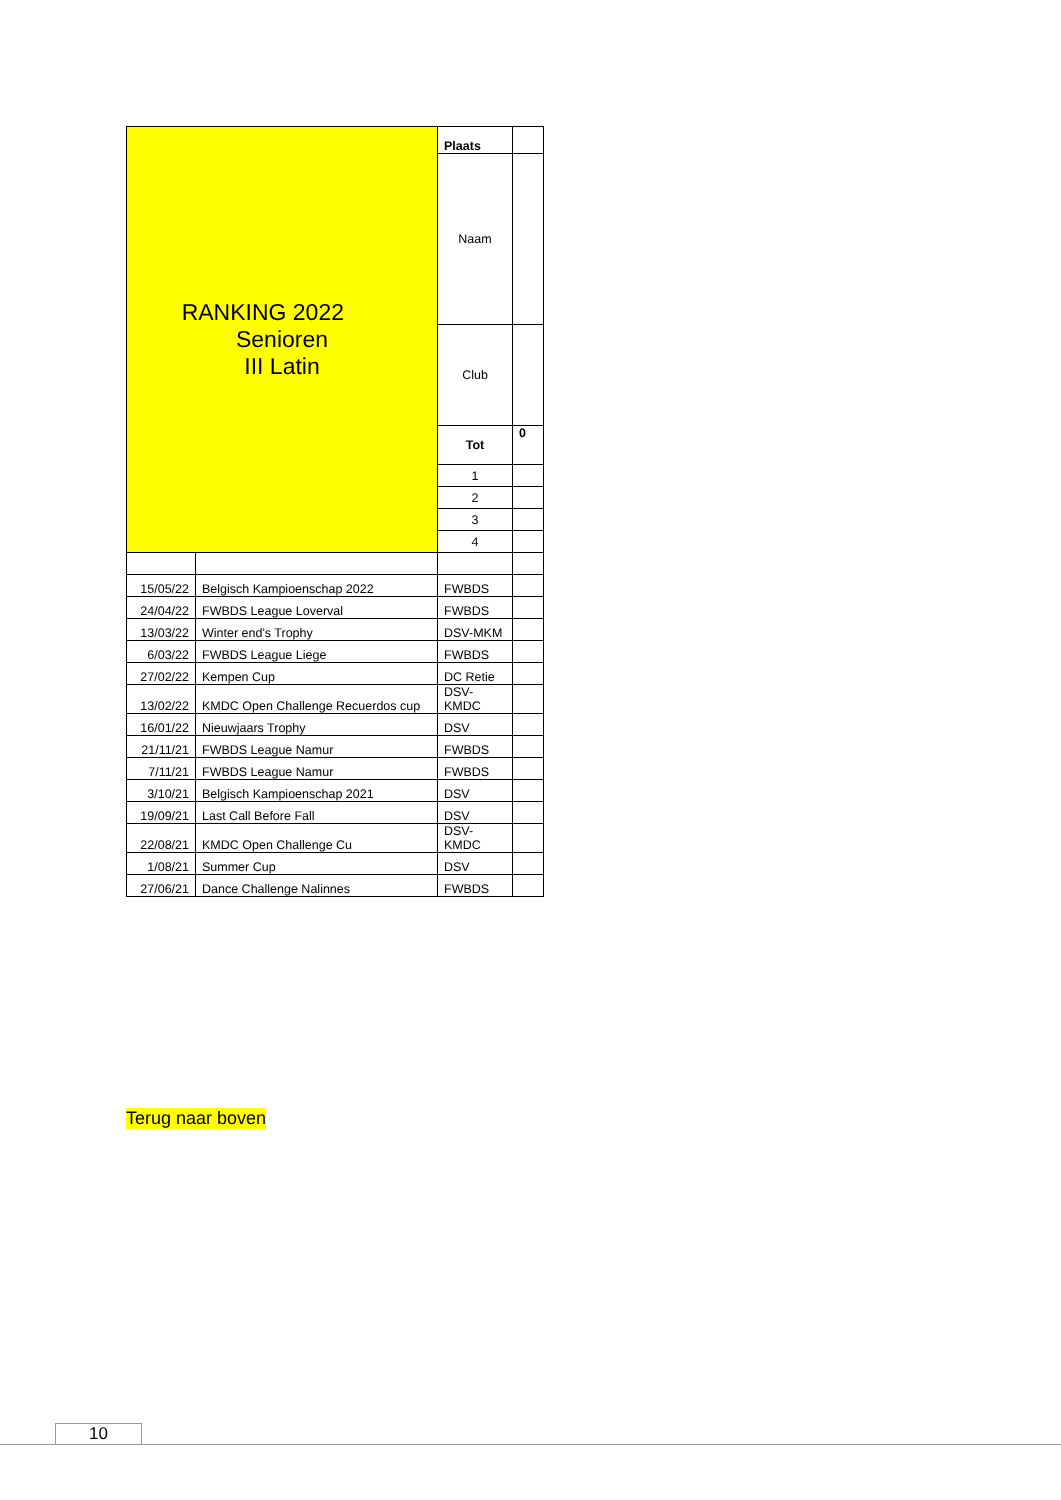| RANKING 2022 Senioren III Latin | | Plaats | |
| | | Naam | |
| | | Club | |
| | | Tot | 0 |
| | | 1 | |
| | | 2 | |
| | | 3 | |
| | | 4 | |
| 15/05/22 | Belgisch Kampioenschap 2022 | FWBDS | |
| 24/04/22 | FWBDS League Loverval | FWBDS | |
| 13/03/22 | Winter end's Trophy | DSV-MKM | |
| 6/03/22 | FWBDS League Liege | FWBDS | |
| 27/02/22 | Kempen Cup | DC Retie | |
| 13/02/22 | KMDC Open Challenge Recuerdos cup | DSV- KMDC | |
| 16/01/22 | Nieuwjaars Trophy | DSV | |
| 21/11/21 | FWBDS League Namur | FWBDS | |
| 7/11/21 | FWBDS League Namur | FWBDS | |
| 3/10/21 | Belgisch Kampioenschap 2021 | DSV | |
| 19/09/21 | Last Call Before Fall | DSV | |
| 22/08/21 | KMDC Open Challenge Cu | DSV- KMDC | |
| 1/08/21 | Summer Cup | DSV | |
| 27/06/21 | Dance Challenge Nalinnes | FWBDS | |
Terug naar boven
10